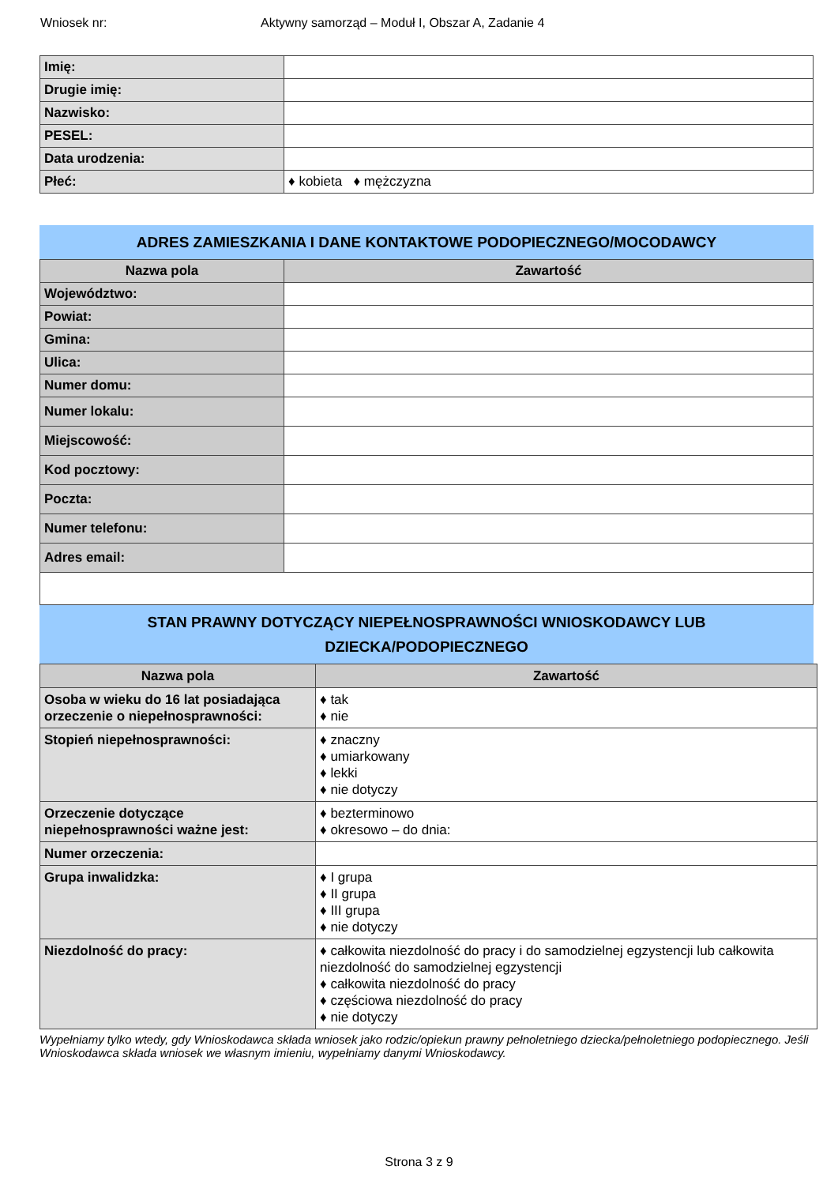Wniosek nr:
Aktywny samorząd – Moduł I, Obszar A, Zadanie 4
| Imię: | |
| Drugie imię: | |
| Nazwisko: | |
| PESEL: | |
| Data urodzenia: | |
| Płeć: | ♦ kobieta ♦ mężczyzna |
ADRES ZAMIESZKANIA I DANE KONTAKTOWE PODOPIECZNEGO/MOCODAWCY
| Nazwa pola | Zawartość |
| --- | --- |
| Województwo: | |
| Powiat: | |
| Gmina: | |
| Ulica: | |
| Numer domu: | |
| Numer lokalu: | |
| Miejscowość: | |
| Kod pocztowy: | |
| Poczta: | |
| Numer telefonu: | |
| Adres email: | |
STAN PRAWNY DOTYCZĄCY NIEPEŁNOSPRAWNOŚCI WNIOSKODAWCY LUB DZIECKA/PODOPIECZNEGO
| Nazwa pola | Zawartość |
| --- | --- |
| Osoba w wieku do 16 lat posiadająca orzeczenie o niepełnosprawności: | ♦ tak ♦ nie |
| Stopień niepełnosprawności: | ♦ znaczny ♦ umiarkowany ♦ lekki ♦ nie dotyczy |
| Orzeczenie dotyczące niepełnosprawności ważne jest: | ♦ bezterminowo ♦ okresowo – do dnia: |
| Numer orzeczenia: | |
| Grupa inwalidzka: | ♦ I grupa ♦ II grupa ♦ III grupa ♦ nie dotyczy |
| Niezdolność do pracy: | ♦ całkowita niezdolność do pracy i do samodzielnej egzystencji lub całkowita niezdolność do samodzielnej egzystencji ♦ całkowita niezdolność do pracy ♦ częściowa niezdolność do pracy ♦ nie dotyczy |
Wypełniamy tylko wtedy, gdy Wnioskodawca składa wniosek jako rodzic/opiekun prawny pełnoletniego dziecka/pełnoletniego podopiecznego. Jeśli Wnioskodawca składa wniosek we własnym imieniu, wypełniamy danymi Wnioskodawcy.
Strona 3 z 9